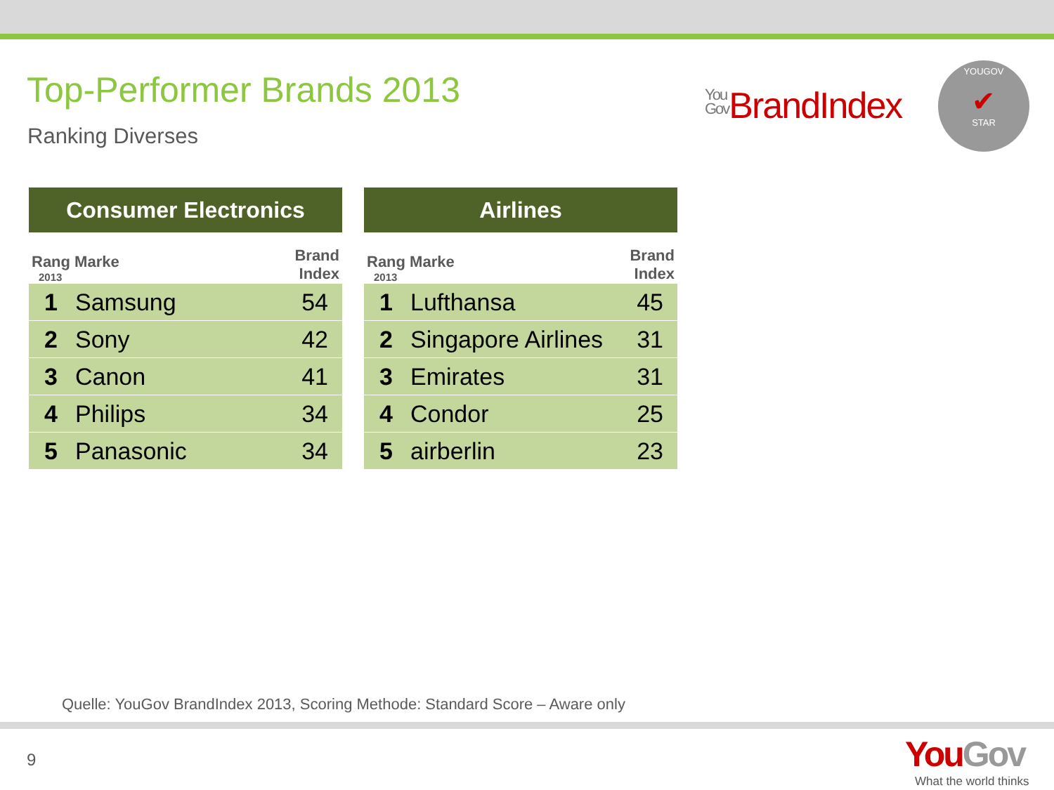Top-Performer Brands 2013
Ranking Diverses
You
Gov BrandIndex
YOUGOV
✔
STAR
| Consumer Electronics | | |
| --- | --- | --- |
| Rang Marke 2013 | | Brand Index |
| 1 | Samsung | 54 |
| 2 | Sony | 42 |
| 3 | Canon | 41 |
| 4 | Philips | 34 |
| 5 | Panasonic | 34 |
| Airlines | | |
| --- | --- | --- |
| Rang Marke 2013 | | Brand Index |
| 1 | Lufthansa | 45 |
| 2 | Singapore Airlines | 31 |
| 3 | Emirates | 31 |
| 4 | Condor | 25 |
| 5 | airberlin | 23 |
Quelle: YouGov BrandIndex 2013, Scoring Methode: Standard Score – Aware only
9
YouGov
What the world thinks